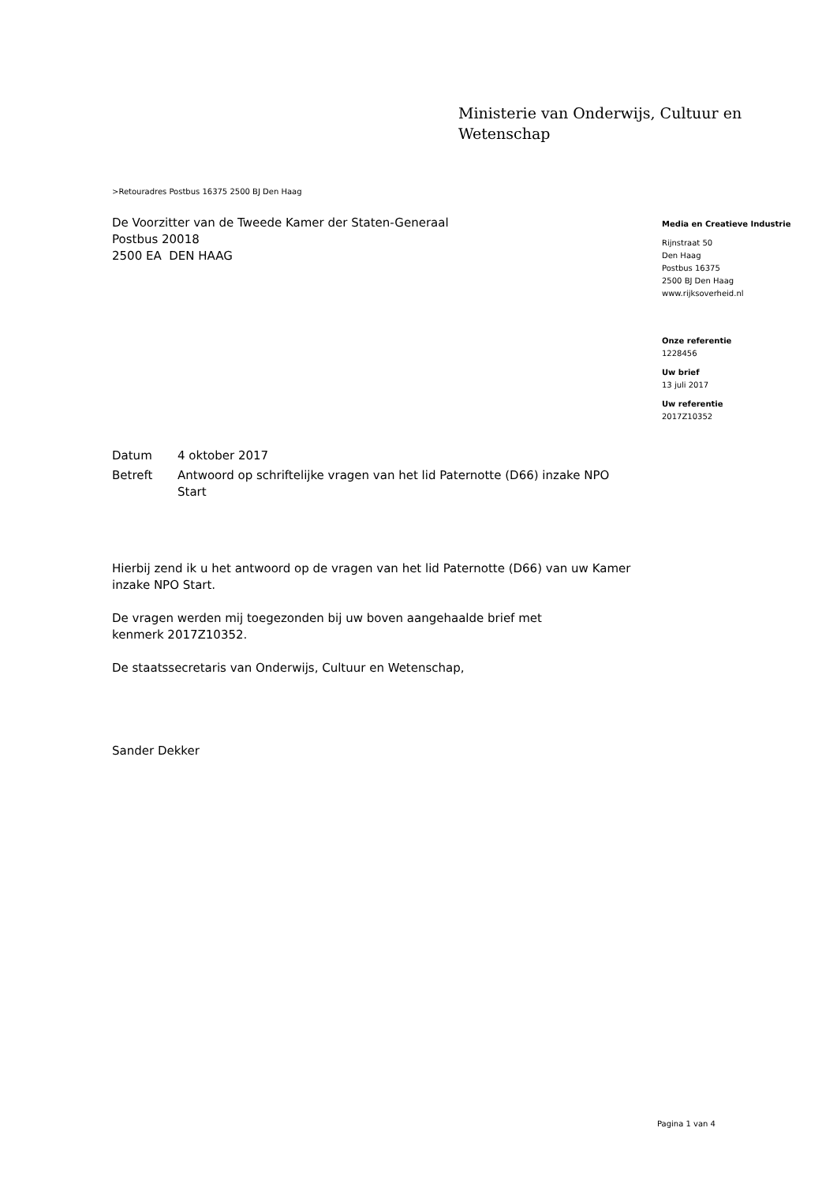Ministerie van Onderwijs, Cultuur en
Wetenschap
>Retouradres Postbus 16375 2500 BJ Den Haag
De Voorzitter van de Tweede Kamer der Staten-Generaal
Postbus 20018
2500 EA DEN HAAG
| Datum | 4 oktober 2017 |
| Betreft | Antwoord op schriftelijke vragen van het lid Paternotte (D66) inzake NPO Start |
Hierbij zend ik u het antwoord op de vragen van het lid Paternotte (D66) van uw Kamer inzake NPO Start.
De vragen werden mij toegezonden bij uw boven aangehaalde brief met
kenmerk 2017Z10352.
De staatssecretaris van Onderwijs, Cultuur en Wetenschap,
Sander Dekker
Media en Creatieve Industrie
Rijnstraat 50
Den Haag
Postbus 16375
2500 BJ Den Haag
www.rijksoverheid.nl
Onze referentie
1228456
Uw brief
13 juli 2017
Uw referentie
2017Z10352
Pagina 1 van 4